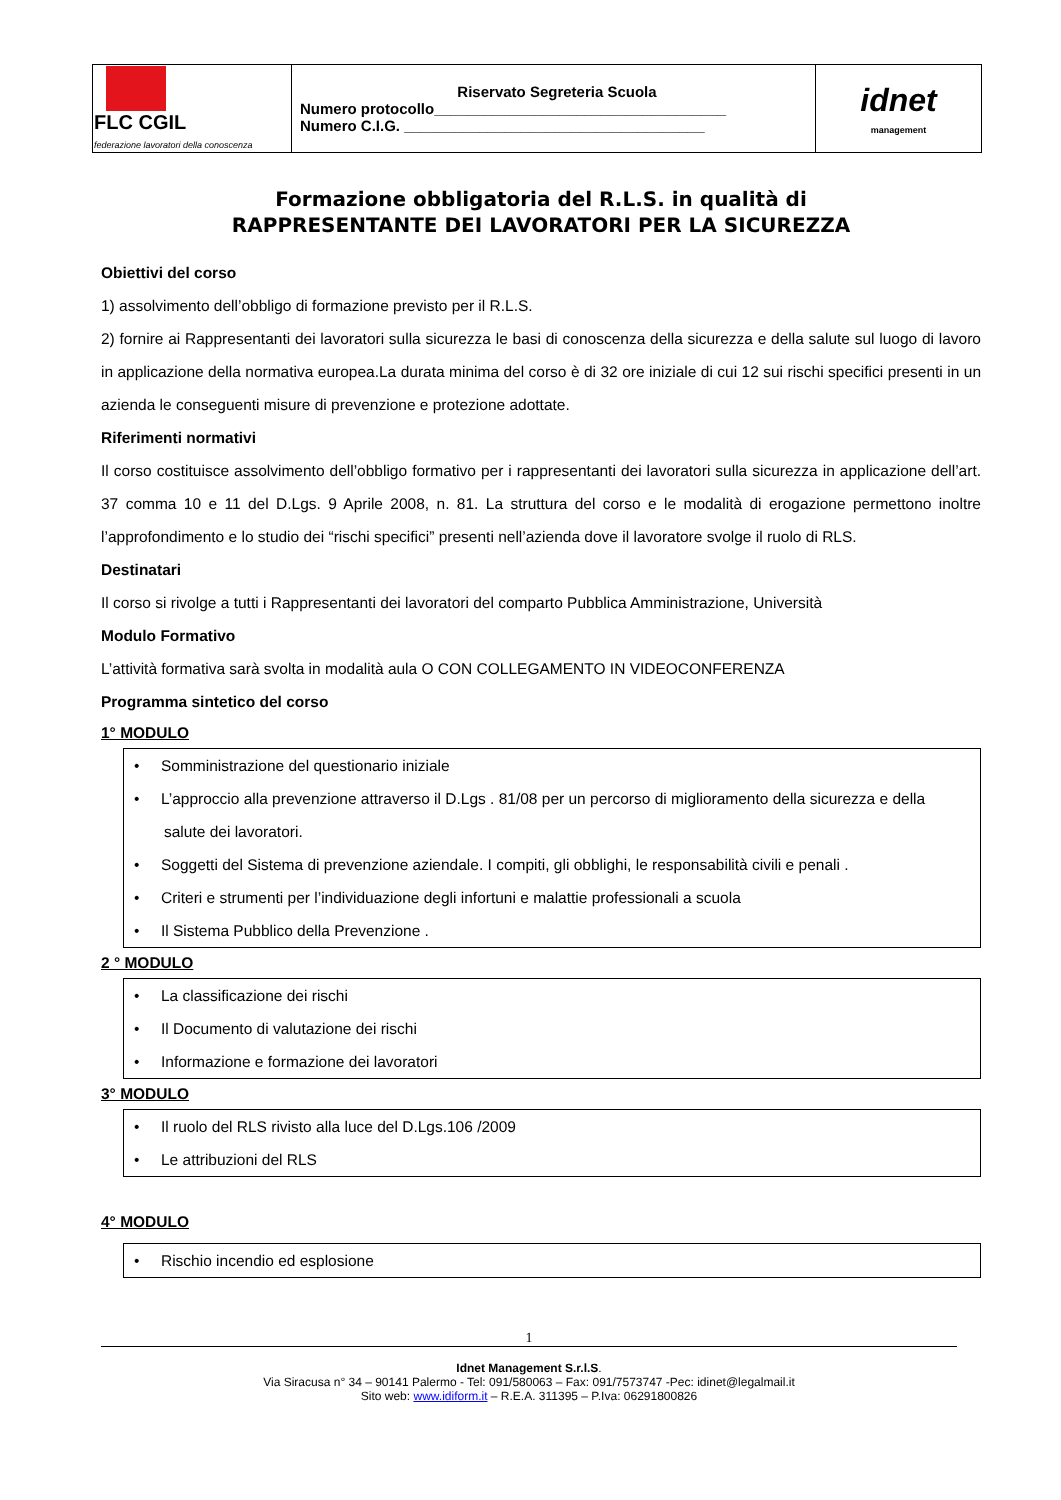| FLC CGIL federazione lavoratori della conoscenza | Riservato Segreteria Scuola Numero protocollo___________________________________ Numero C.I.G. ____________________________________ | idnet management |
Formazione obbligatoria del R.L.S. in qualità di
RAPPRESENTANTE DEI LAVORATORI PER LA SICUREZZA
Obiettivi del corso
1) assolvimento dell’obbligo di formazione previsto per il R.L.S.
2) fornire ai Rappresentanti dei lavoratori sulla sicurezza le basi di conoscenza della sicurezza e della salute sul luogo di lavoro in applicazione della normativa europea.La durata minima del corso è di 32 ore iniziale di cui 12 sui rischi specifici presenti in un azienda le conseguenti misure di prevenzione e protezione adottate.
Riferimenti normativi
Il corso costituisce assolvimento dell’obbligo formativo per i rappresentanti dei lavoratori sulla sicurezza in applicazione dell’art. 37 comma 10 e 11 del D.Lgs. 9 Aprile 2008, n. 81. La struttura del corso e le modalità di erogazione permettono inoltre l’approfondimento e lo studio dei “rischi specifici” presenti nell’azienda dove il lavoratore svolge il ruolo di RLS.
Destinatari
Il corso si rivolge a tutti i Rappresentanti dei lavoratori del comparto Pubblica Amministrazione, Università
Modulo Formativo
L’attività formativa sarà svolta in modalità aula O CON COLLEGAMENTO IN VIDEOCONFERENZA
Programma sintetico del corso
1° MODULO
• Somministrazione del questionario iniziale
• L’approccio alla prevenzione attraverso il D.Lgs . 81/08 per un percorso di miglioramento della sicurezza e della salute dei lavoratori.
• Soggetti del Sistema di prevenzione aziendale. I compiti, gli obblighi, le responsabilità civili e penali .
• Criteri e strumenti per l’individuazione degli infortuni e malattie professionali a scuola
• Il Sistema Pubblico della Prevenzione .
2 ° MODULO
• La classificazione dei rischi
• Il Documento di valutazione dei rischi
• Informazione e formazione dei lavoratori
3° MODULO
• Il ruolo del RLS rivisto alla luce del D.Lgs.106 /2009
• Le attribuzioni del RLS
4° MODULO
• Rischio incendio ed esplosione
1
Idnet Management S.r.l.S.
Via Siracusa n° 34 – 90141 Palermo - Tel: 091/580063 – Fax: 091/7573747 -Pec: idinet@legalmail.it
Sito web: www.idiform.it – R.E.A. 311395 – P.Iva: 06291800826